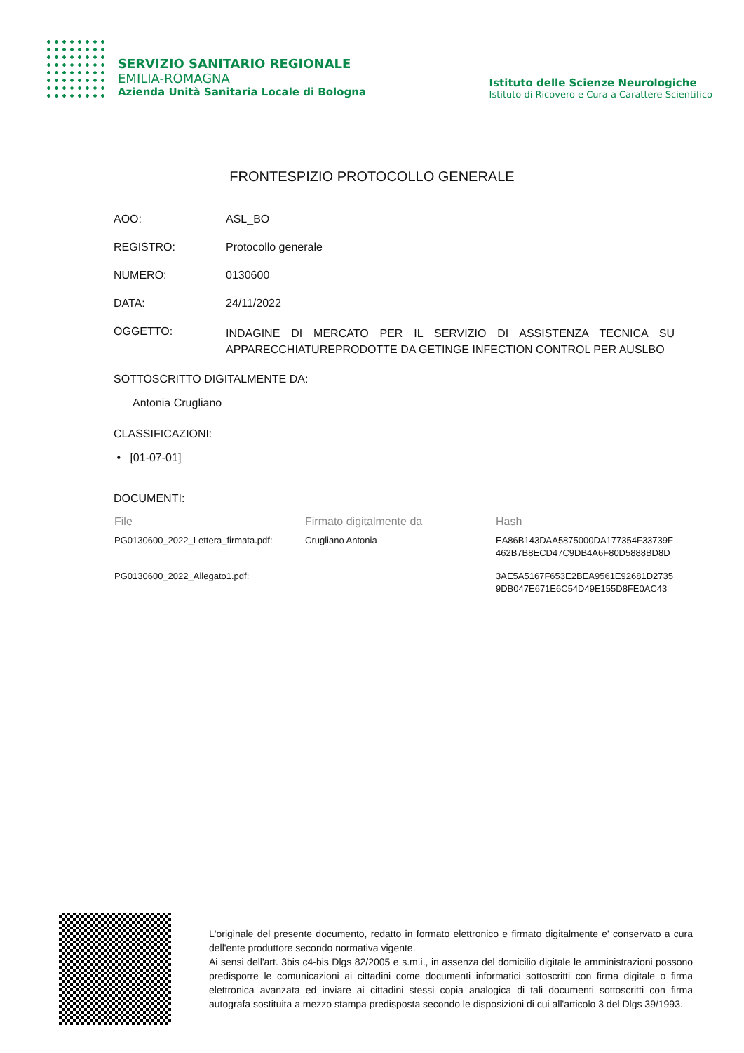SERVIZIO SANITARIO REGIONALE
EMILIA-ROMAGNA
Azienda Unità Sanitaria Locale di Bologna
Istituto delle Scienze Neurologiche
Istituto di Ricovero e Cura a Carattere Scientifico
FRONTESPIZIO PROTOCOLLO GENERALE
AOO: ASL_BO
REGISTRO: Protocollo generale
NUMERO: 0130600
DATA: 24/11/2022
OGGETTO:
INDAGINE DI MERCATO PER IL SERVIZIO DI ASSISTENZA TECNICA SU APPARECCHIATUREPRODOTTE DA GETINGE INFECTION CONTROL PER AUSLBO
SOTTOSCRITTO DIGITALMENTE DA:
Antonia Crugliano
CLASSIFICAZIONI:
• [01-07-01]
DOCUMENTI:
| File | Firmato digitalmente da | Hash |
| --- | --- | --- |
| PG0130600_2022_Lettera_firmata.pdf: | Crugliano Antonia | EA86B143DAA5875000DA177354F33739F 462B7B8ECD47C9DB4A6F80D5888BD8D |
| PG0130600_2022_Allegato1.pdf: | | 3AE5A5167F653E2BEA9561E92681D2735 9DB047E671E6C54D49E155D8FE0AC43 |
L'originale del presente documento, redatto in formato elettronico e firmato digitalmente e' conservato a cura dell'ente produttore secondo normativa vigente.
Ai sensi dell'art. 3bis c4-bis Dlgs 82/2005 e s.m.i., in assenza del domicilio digitale le amministrazioni possono predisporre le comunicazioni ai cittadini come documenti informatici sottoscritti con firma digitale o firma elettronica avanzata ed inviare ai cittadini stessi copia analogica di tali documenti sottoscritti con firma autografa sostituita a mezzo stampa predisposta secondo le disposizioni di cui all'articolo 3 del Dlgs 39/1993.